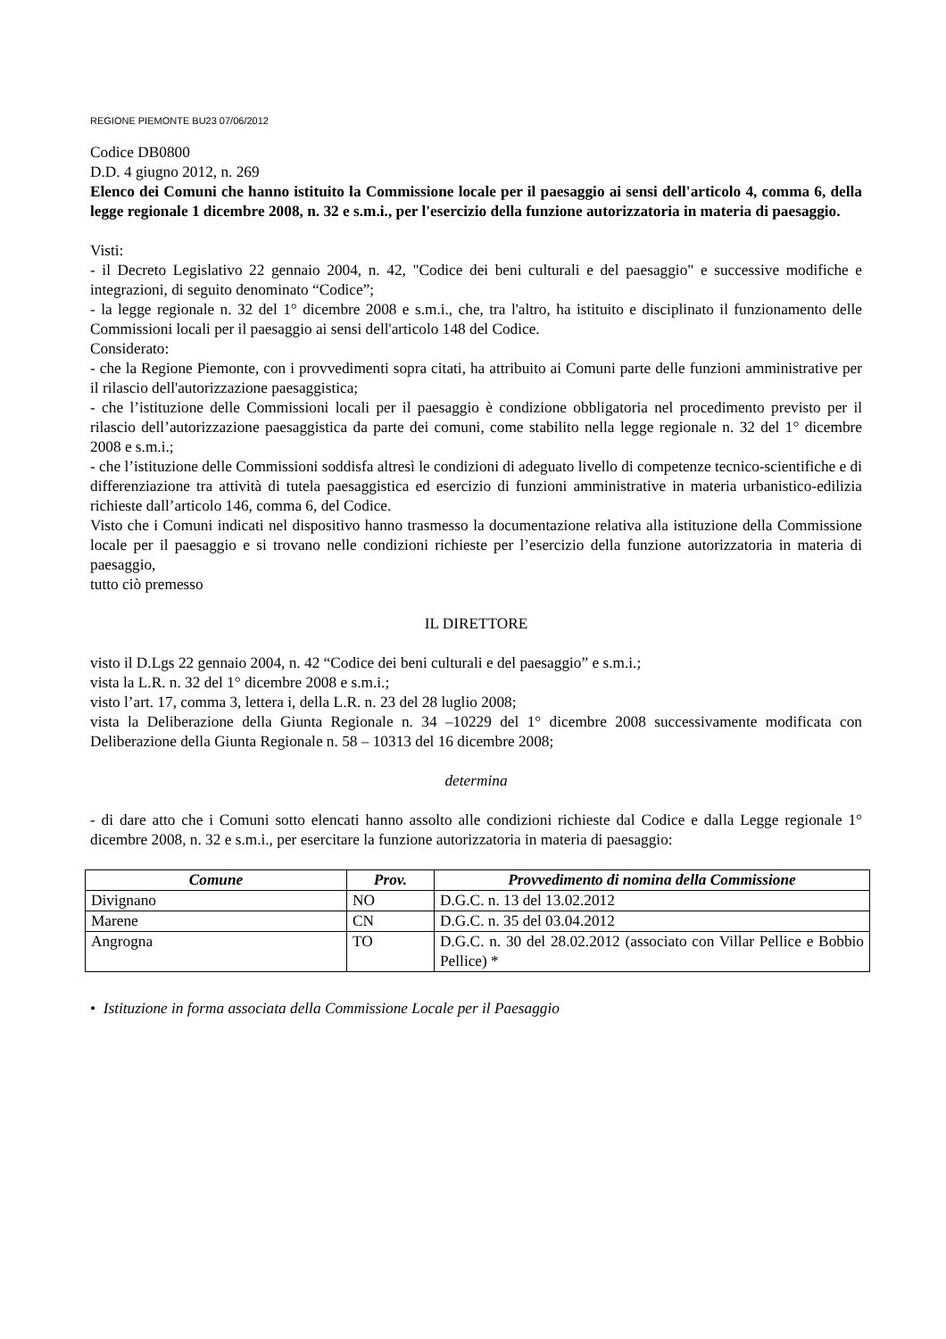REGIONE PIEMONTE BU23 07/06/2012
Codice DB0800
D.D. 4 giugno 2012, n. 269
Elenco dei Comuni che hanno istituito la Commissione locale per il paesaggio ai sensi dell'articolo 4, comma 6, della legge regionale 1 dicembre 2008, n. 32 e s.m.i., per l'esercizio della funzione autorizzatoria in materia di paesaggio.
Visti:
- il Decreto Legislativo 22 gennaio 2004, n. 42, "Codice dei beni culturali e del paesaggio" e successive modifiche e integrazioni, di seguito denominato “Codice”;
- la legge regionale n. 32 del 1° dicembre 2008 e s.m.i., che, tra l'altro, ha istituito e disciplinato il funzionamento delle Commissioni locali per il paesaggio ai sensi dell'articolo 148 del Codice.
Considerato:
- che la Regione Piemonte, con i provvedimenti sopra citati, ha attribuito ai Comuni parte delle funzioni amministrative per il rilascio dell'autorizzazione paesaggistica;
- che l’istituzione delle Commissioni locali per il paesaggio è condizione obbligatoria nel procedimento previsto per il rilascio dell’autorizzazione paesaggistica da parte dei comuni, come stabilito nella legge regionale n. 32 del 1° dicembre 2008 e s.m.i.;
- che l’istituzione delle Commissioni soddisfa altresì le condizioni di adeguato livello di competenze tecnico-scientifiche e di differenziazione tra attività di tutela paesaggistica ed esercizio di funzioni amministrative in materia urbanistico-edilizia richieste dall’articolo 146, comma 6, del Codice.
Visto che i Comuni indicati nel dispositivo hanno trasmesso la documentazione relativa alla istituzione della Commissione locale per il paesaggio e si trovano nelle condizioni richieste per l’esercizio della funzione autorizzatoria in materia di paesaggio,
tutto ciò premesso
IL DIRETTORE
visto il D.Lgs 22 gennaio 2004, n. 42 “Codice dei beni culturali e del paesaggio” e s.m.i.;
vista la L.R. n. 32 del 1° dicembre 2008 e s.m.i.;
visto l’art. 17, comma 3, lettera i, della L.R. n. 23 del 28 luglio 2008;
vista la Deliberazione della Giunta Regionale n. 34 –10229 del 1° dicembre 2008 successivamente modificata con Deliberazione della Giunta Regionale n. 58 – 10313 del 16 dicembre 2008;
determina
- di dare atto che i Comuni sotto elencati hanno assolto alle condizioni richieste dal Codice e dalla Legge regionale 1° dicembre 2008, n. 32 e s.m.i., per esercitare la funzione autorizzatoria in materia di paesaggio:
| Comune | Prov. | Provvedimento di nomina della Commissione |
| --- | --- | --- |
| Divignano | NO | D.G.C. n. 13 del 13.02.2012 |
| Marene | CN | D.G.C. n. 35 del 03.04.2012 |
| Angrogna | TO | D.G.C. n. 30 del 28.02.2012 (associato con Villar Pellice e Bobbio Pellice) * |
• Istituzione in forma associata della Commissione Locale per il Paesaggio